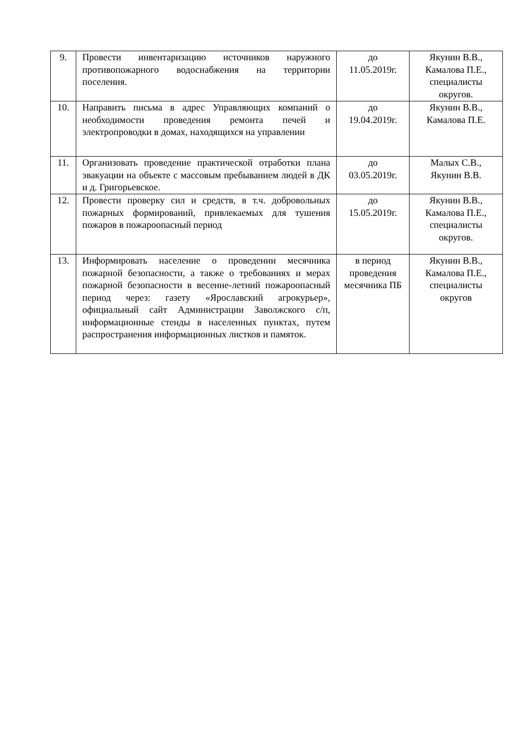| 9. | Провести инвентаризацию источников наружного противопожарного водоснабжения на территории поселения. | до 11.05.2019г. | Якунин В.В., Камалова П.Е., специалисты округов. |
| 10. | Направить письма в адрес Управляющих компаний о необходимости проведения ремонта печей и электропроводки в домах, находящихся на управлении | до 19.04.2019г. | Якунин В.В., Камалова П.Е. |
| 11. | Организовать проведение практической отработки плана эвакуации на объекте с массовым пребыванием людей в ДК и д. Григорьевское. | до 03.05.2019г. | Малых С.В., Якунин В.В. |
| 12. | Провести проверку сил и средств, в т.ч. добровольных пожарных формирований, привлекаемых для тушения пожаров в пожароопасный период | до 15.05.2019г. | Якунин В.В., Камалова П.Е., специалисты округов. |
| 13. | Информировать население о проведении месячника пожарной безопасности, а также о требованиях и мерах пожарной безопасности в весенне-летний пожароопасный период через: газету «Ярославский агрокурьер», официальный сайт Администрации Заволжского с/п, информационные стенды в населенных пунктах, путем распространения информационных листков и памяток. | в период проведения месячника ПБ | Якунин В.В., Камалова П.Е., специалисты округов |